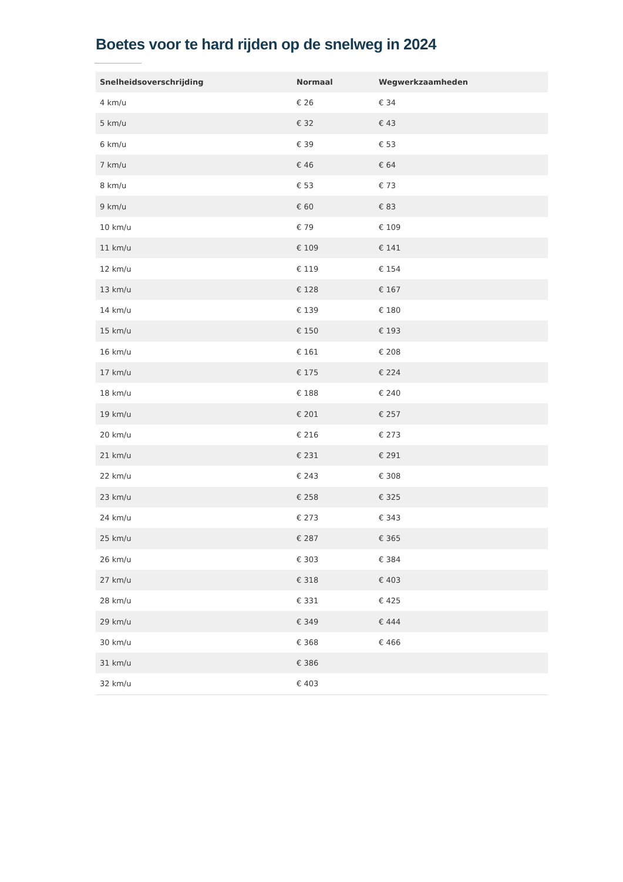Boetes voor te hard rijden op de snelweg in 2024
| Snelheidsoverschrijding | Normaal | Wegwerkzaamheden |
| --- | --- | --- |
| 4 km/u | € 26 | € 34 |
| 5 km/u | € 32 | € 43 |
| 6 km/u | € 39 | € 53 |
| 7 km/u | € 46 | € 64 |
| 8 km/u | € 53 | € 73 |
| 9 km/u | € 60 | € 83 |
| 10 km/u | € 79 | € 109 |
| 11 km/u | € 109 | € 141 |
| 12 km/u | € 119 | € 154 |
| 13 km/u | € 128 | € 167 |
| 14 km/u | € 139 | € 180 |
| 15 km/u | € 150 | € 193 |
| 16 km/u | € 161 | € 208 |
| 17 km/u | € 175 | € 224 |
| 18 km/u | € 188 | € 240 |
| 19 km/u | € 201 | € 257 |
| 20 km/u | € 216 | € 273 |
| 21 km/u | € 231 | € 291 |
| 22 km/u | € 243 | € 308 |
| 23 km/u | € 258 | € 325 |
| 24 km/u | € 273 | € 343 |
| 25 km/u | € 287 | € 365 |
| 26 km/u | € 303 | € 384 |
| 27 km/u | € 318 | € 403 |
| 28 km/u | € 331 | € 425 |
| 29 km/u | € 349 | € 444 |
| 30 km/u | € 368 | € 466 |
| 31 km/u | € 386 | |
| 32 km/u | € 403 | |